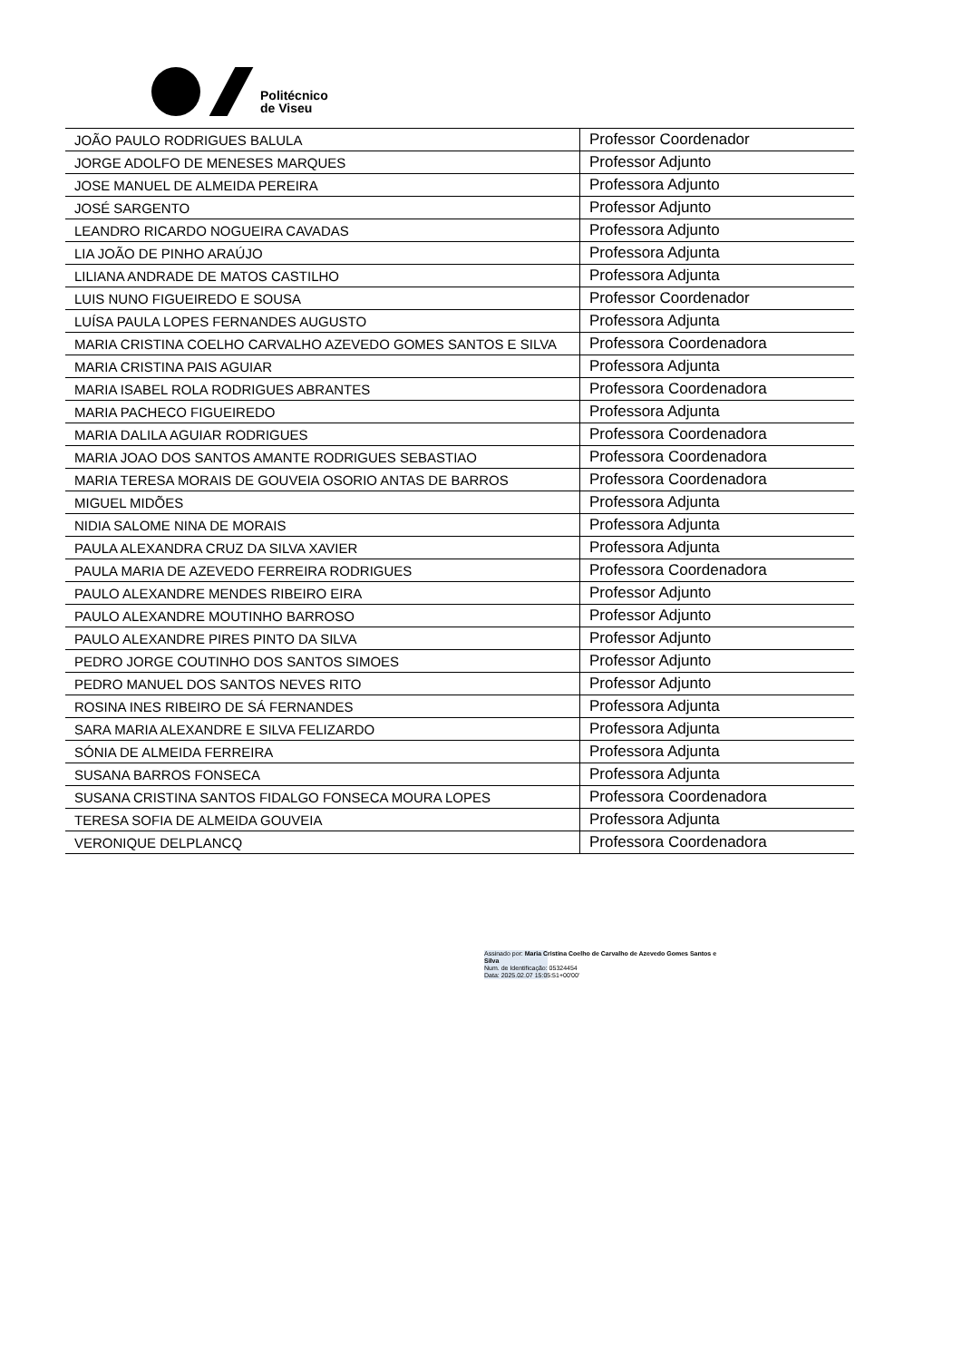Politécnico
de Viseu
| JOÃO PAULO RODRIGUES BALULA | Professor Coordenador |
| JORGE ADOLFO DE MENESES MARQUES | Professor Adjunto |
| JOSE MANUEL DE ALMEIDA PEREIRA | Professora Adjunto |
| JOSÉ SARGENTO | Professor Adjunto |
| LEANDRO RICARDO NOGUEIRA CAVADAS | Professora Adjunto |
| LIA JOÃO DE PINHO ARAÚJO | Professora Adjunta |
| LILIANA ANDRADE DE MATOS CASTILHO | Professora Adjunta |
| LUIS NUNO FIGUEIREDO E SOUSA | Professor Coordenador |
| LUÍSA PAULA LOPES FERNANDES AUGUSTO | Professora Adjunta |
| MARIA CRISTINA COELHO CARVALHO AZEVEDO GOMES SANTOS E SILVA | Professora Coordenadora |
| MARIA CRISTINA PAIS AGUIAR | Professora Adjunta |
| MARIA ISABEL ROLA RODRIGUES ABRANTES | Professora Coordenadora |
| MARIA PACHECO FIGUEIREDO | Professora Adjunta |
| MARIA DALILA AGUIAR RODRIGUES | Professora Coordenadora |
| MARIA JOAO DOS SANTOS AMANTE RODRIGUES SEBASTIAO | Professora Coordenadora |
| MARIA TERESA MORAIS DE GOUVEIA OSORIO ANTAS DE BARROS | Professora Coordenadora |
| MIGUEL MIDÕES | Professora Adjunta |
| NIDIA SALOME NINA DE MORAIS | Professora Adjunta |
| PAULA ALEXANDRA CRUZ DA SILVA XAVIER | Professora Adjunta |
| PAULA MARIA DE AZEVEDO FERREIRA RODRIGUES | Professora Coordenadora |
| PAULO ALEXANDRE MENDES RIBEIRO EIRA | Professor Adjunto |
| PAULO ALEXANDRE MOUTINHO BARROSO | Professor Adjunto |
| PAULO ALEXANDRE PIRES PINTO DA SILVA | Professor Adjunto |
| PEDRO JORGE COUTINHO DOS SANTOS SIMOES | Professor Adjunto |
| PEDRO MANUEL DOS SANTOS NEVES RITO | Professor Adjunto |
| ROSINA INES RIBEIRO DE SÁ FERNANDES | Professora Adjunta |
| SARA MARIA ALEXANDRE E SILVA FELIZARDO | Professora Adjunta |
| SÓNIA DE ALMEIDA FERREIRA | Professora Adjunta |
| SUSANA BARROS FONSECA | Professora Adjunta |
| SUSANA CRISTINA SANTOS FIDALGO FONSECA MOURA LOPES | Professora Coordenadora |
| TERESA SOFIA DE ALMEIDA GOUVEIA | Professora Adjunta |
| VERONIQUE DELPLANCQ | Professora Coordenadora |
Assinado por: Maria Cristina Coelho de Carvalho de Azevedo Gomes Santos e
Silva
Num. de Identificação: 05324454
Data: 2025.02.07 15:05:51+00'00'